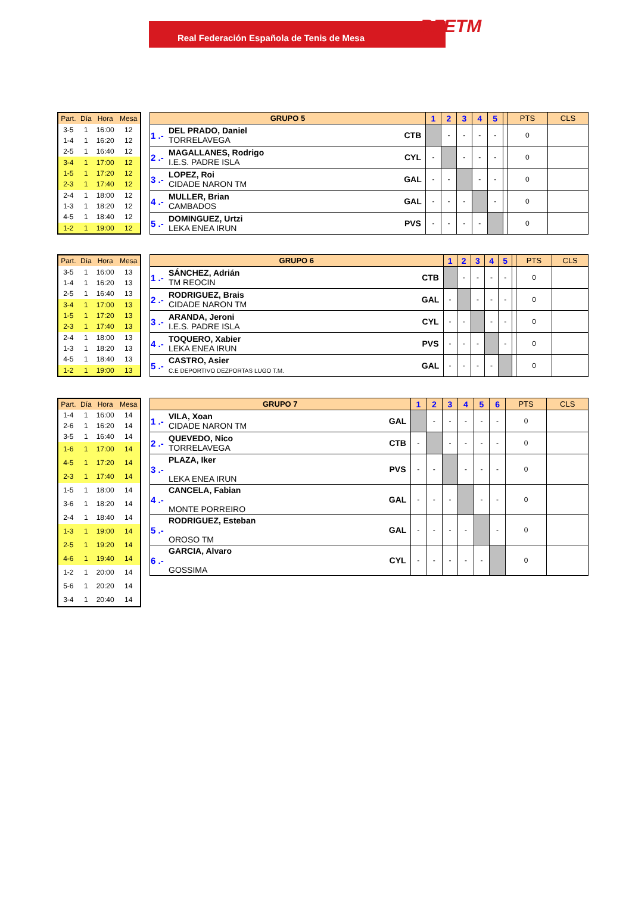Real Federación Española de Tenis de Mesa
RFETM
| Part. | Día | Hora | Mesa |
| --- | --- | --- | --- |
| 3-5 | 1 | 16:00 | 12 |
| 1-4 | 1 | 16:20 | 12 |
| 2-5 | 1 | 16:40 | 12 |
| 3-4 | 1 | 17:00 | 12 |
| 1-5 | 1 | 17:20 | 12 |
| 2-3 | 1 | 17:40 | 12 |
| 2-4 | 1 | 18:00 | 12 |
| 1-3 | 1 | 18:20 | 12 |
| 4-5 | 1 | 18:40 | 12 |
| 1-2 | 1 | 19:00 | 12 |
| GRUPO 5 | | | 1 | 2 | 3 | 4 | 5 | | PTS | CLS |
| --- | --- | --- | --- | --- | --- | --- | --- | --- | --- | --- |
| 1 .- | DEL PRADO, Daniel TORRELAVEGA | CTB | | - | - | - | - | | 0 | |
| 2 .- | MAGALLANES, Rodrigo I.E.S. PADRE ISLA | CYL | - | | - | - | - | | 0 | |
| 3 .- | LOPEZ, Roi CIDADE NARON TM | GAL | - | - | | - | - | | 0 | |
| 4 .- | MULLER, Brian CAMBADOS | GAL | - | - | - | | - | | 0 | |
| 5 .- | DOMINGUEZ, Urtzi LEKA ENEA IRUN | PVS | - | - | - | - | | | 0 | |
| Part. | Día | Hora | Mesa |
| --- | --- | --- | --- |
| 3-5 | 1 | 16:00 | 13 |
| 1-4 | 1 | 16:20 | 13 |
| 2-5 | 1 | 16:40 | 13 |
| 3-4 | 1 | 17:00 | 13 |
| 1-5 | 1 | 17:20 | 13 |
| 2-3 | 1 | 17:40 | 13 |
| 2-4 | 1 | 18:00 | 13 |
| 1-3 | 1 | 18:20 | 13 |
| 4-5 | 1 | 18:40 | 13 |
| 1-2 | 1 | 19:00 | 13 |
| GRUPO 6 | | | 1 | 2 | 3 | 4 | 5 | | PTS | CLS |
| --- | --- | --- | --- | --- | --- | --- | --- | --- | --- | --- |
| 1 .- | SÁNCHEZ, Adrián TM REOCIN | CTB | | - | - | - | - | | 0 | |
| 2 .- | RODRIGUEZ, Brais CIDADE NARON TM | GAL | - | | - | - | - | | 0 | |
| 3 .- | ARANDA, Jeroni I.E.S. PADRE ISLA | CYL | - | - | | - | - | | 0 | |
| 4 .- | TOQUERO, Xabier LEKA ENEA IRUN | PVS | - | - | - | | - | | 0 | |
| 5 .- | CASTRO, Asier C.E DEPORTIVO DEZPORTAS LUGO T.M. | GAL | - | - | - | - | | | 0 | |
| Part. | Día | Hora | Mesa |
| --- | --- | --- | --- |
| 1-4 | 1 | 16:00 | 14 |
| 2-6 | 1 | 16:20 | 14 |
| 3-5 | 1 | 16:40 | 14 |
| 1-6 | 1 | 17:00 | 14 |
| 4-5 | 1 | 17:20 | 14 |
| 2-3 | 1 | 17:40 | 14 |
| 1-5 | 1 | 18:00 | 14 |
| 3-6 | 1 | 18:20 | 14 |
| 2-4 | 1 | 18:40 | 14 |
| 1-3 | 1 | 19:00 | 14 |
| 2-5 | 1 | 19:20 | 14 |
| 4-6 | 1 | 19:40 | 14 |
| 1-2 | 1 | 20:00 | 14 |
| 5-6 | 1 | 20:20 | 14 |
| 3-4 | 1 | 20:40 | 14 |
| GRUPO 7 | | | 1 | 2 | 3 | 4 | 5 | 6 | PTS | CLS |
| --- | --- | --- | --- | --- | --- | --- | --- | --- | --- | --- |
| 1 .- | VILA, Xoan CIDADE NARON TM | GAL | | - | - | - | - | - | 0 | |
| 2 .- | QUEVEDO, Nico TORRELAVEGA | CTB | - | | - | - | - | - | 0 | |
| 3 .- | PLAZA, Iker LEKA ENEA IRUN | PVS | - | - | | - | - | - | 0 | |
| 4 .- | CANCELA, Fabian MONTE PORREIRO | GAL | - | - | - | | - | - | 0 | |
| 5 .- | RODRIGUEZ, Esteban OROSO TM | GAL | - | - | - | - | | - | 0 | |
| 6 .- | GARCIA, Alvaro GOSSIMA | CYL | - | - | - | - | - | | 0 | |